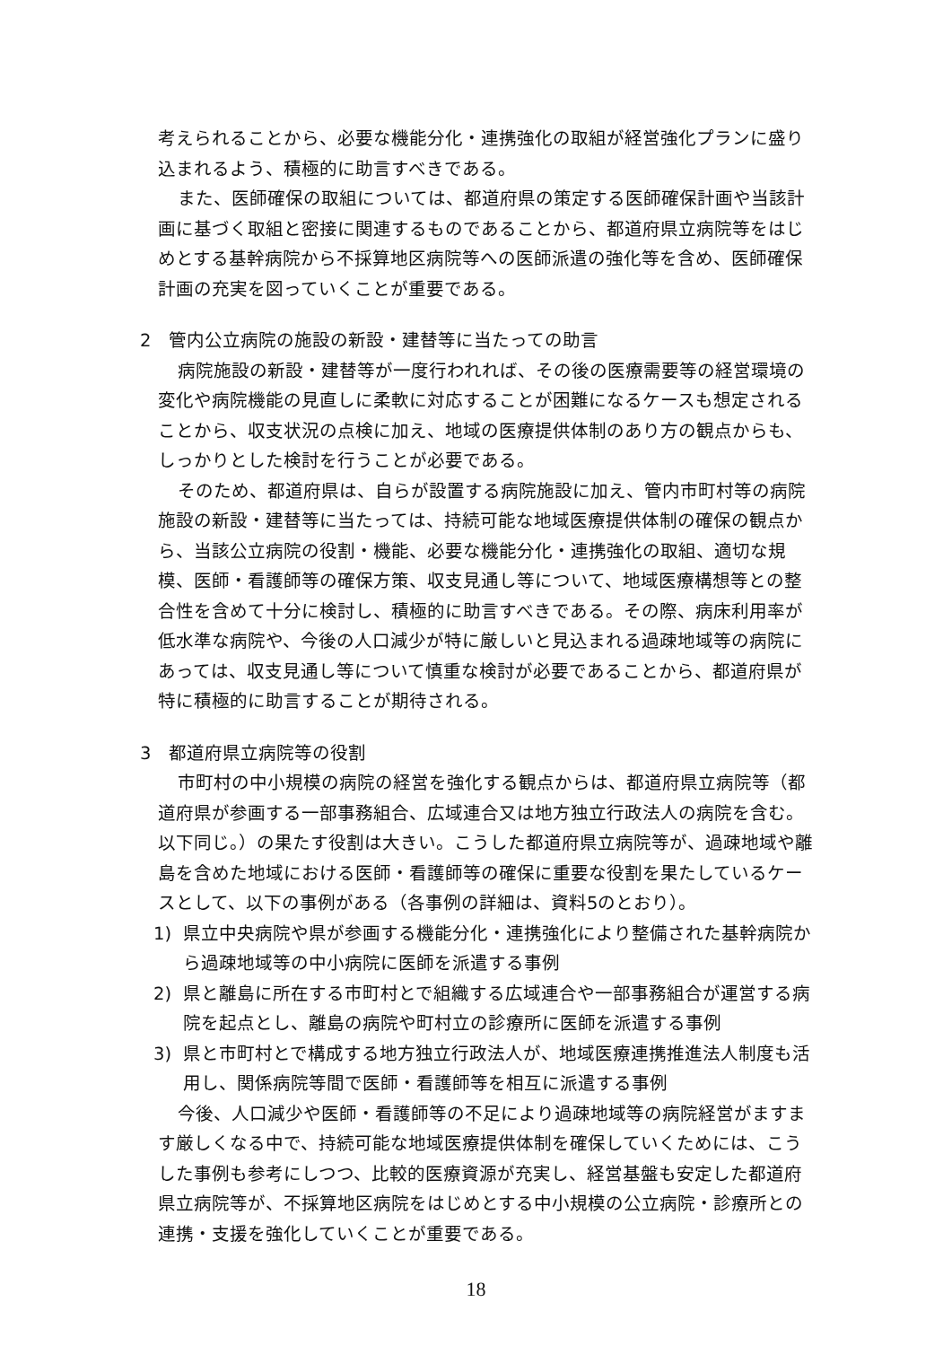考えられることから、必要な機能分化・連携強化の取組が経営強化プランに盛り込まれるよう、積極的に助言すべきである。
また、医師確保の取組については、都道府県の策定する医師確保計画や当該計画に基づく取組と密接に関連するものであることから、都道府県立病院等をはじめとする基幹病院から不採算地区病院等への医師派遣の強化等を含め、医師確保計画の充実を図っていくことが重要である。
2　管内公立病院の施設の新設・建替等に当たっての助言
病院施設の新設・建替等が一度行われれば、その後の医療需要等の経営環境の変化や病院機能の見直しに柔軟に対応することが困難になるケースも想定されることから、収支状況の点検に加え、地域の医療提供体制のあり方の観点からも、しっかりとした検討を行うことが必要である。
そのため、都道府県は、自らが設置する病院施設に加え、管内市町村等の病院施設の新設・建替等に当たっては、持続可能な地域医療提供体制の確保の観点から、当該公立病院の役割・機能、必要な機能分化・連携強化の取組、適切な規模、医師・看護師等の確保方策、収支見通し等について、地域医療構想等との整合性を含めて十分に検討し、積極的に助言すべきである。その際、病床利用率が低水準な病院や、今後の人口減少が特に厳しいと見込まれる過疎地域等の病院にあっては、収支見通し等について慎重な検討が必要であることから、都道府県が特に積極的に助言することが期待される。
3　都道府県立病院等の役割
市町村の中小規模の病院の経営を強化する観点からは、都道府県立病院等（都道府県が参画する一部事務組合、広域連合又は地方独立行政法人の病院を含む。以下同じ。）の果たす役割は大きい。こうした都道府県立病院等が、過疎地域や離島を含めた地域における医師・看護師等の確保に重要な役割を果たしているケースとして、以下の事例がある（各事例の詳細は、資料5のとおり）。
1) 県立中央病院や県が参画する機能分化・連携強化により整備された基幹病院から過疎地域等の中小病院に医師を派遣する事例
2) 県と離島に所在する市町村とで組織する広域連合や一部事務組合が運営する病院を起点とし、離島の病院や町村立の診療所に医師を派遣する事例
3) 県と市町村とで構成する地方独立行政法人が、地域医療連携推進法人制度も活用し、関係病院等間で医師・看護師等を相互に派遣する事例
今後、人口減少や医師・看護師等の不足により過疎地域等の病院経営がますます厳しくなる中で、持続可能な地域医療提供体制を確保していくためには、こうした事例も参考にしつつ、比較的医療資源が充実し、経営基盤も安定した都道府県立病院等が、不採算地区病院をはじめとする中小規模の公立病院・診療所との連携・支援を強化していくことが重要である。
18